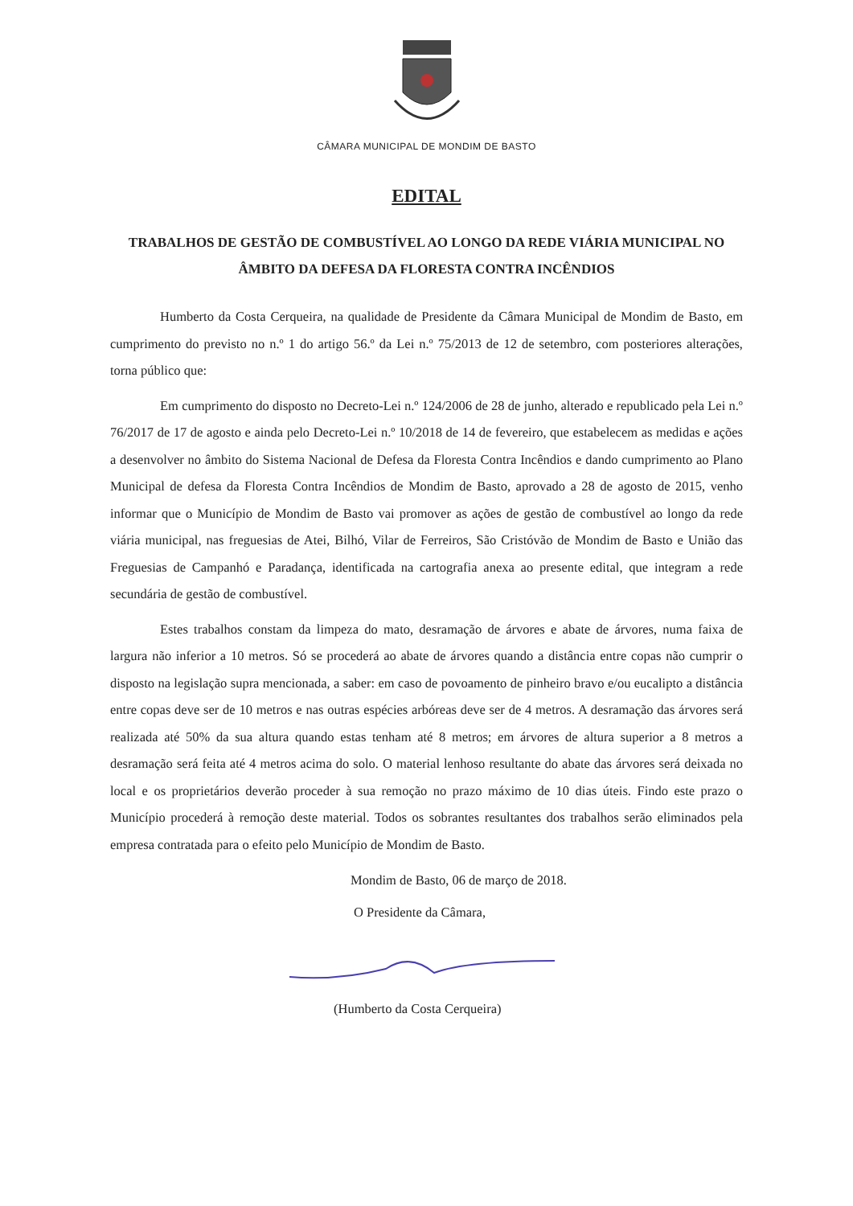CÂMARA MUNICIPAL DE MONDIM DE BASTO
EDITAL
TRABALHOS DE GESTÃO DE COMBUSTÍVEL AO LONGO DA REDE VIÁRIA MUNICIPAL NO ÂMBITO DA DEFESA DA FLORESTA CONTRA INCÊNDIOS
Humberto da Costa Cerqueira, na qualidade de Presidente da Câmara Municipal de Mondim de Basto, em cumprimento do previsto no n.º 1 do artigo 56.º da Lei n.º 75/2013 de 12 de setembro, com posteriores alterações, torna público que:
Em cumprimento do disposto no Decreto-Lei n.º 124/2006 de 28 de junho, alterado e republicado pela Lei n.º 76/2017 de 17 de agosto e ainda pelo Decreto-Lei n.º 10/2018 de 14 de fevereiro, que estabelecem as medidas e ações a desenvolver no âmbito do Sistema Nacional de Defesa da Floresta Contra Incêndios e dando cumprimento ao Plano Municipal de defesa da Floresta Contra Incêndios de Mondim de Basto, aprovado a 28 de agosto de 2015, venho informar que o Município de Mondim de Basto vai promover as ações de gestão de combustível ao longo da rede viária municipal, nas freguesias de Atei, Bilhó, Vilar de Ferreiros, São Cristóvão de Mondim de Basto e União das Freguesias de Campanhó e Paradança, identificada na cartografia anexa ao presente edital, que integram a rede secundária de gestão de combustível.
Estes trabalhos constam da limpeza do mato, desramação de árvores e abate de árvores, numa faixa de largura não inferior a 10 metros. Só se procederá ao abate de árvores quando a distância entre copas não cumprir o disposto na legislação supra mencionada, a saber: em caso de povoamento de pinheiro bravo e/ou eucalipto a distância entre copas deve ser de 10 metros e nas outras espécies arbóreas deve ser de 4 metros. A desramação das árvores será realizada até 50% da sua altura quando estas tenham até 8 metros; em árvores de altura superior a 8 metros a desramação será feita até 4 metros acima do solo. O material lenhoso resultante do abate das árvores será deixada no local e os proprietários deverão proceder à sua remoção no prazo máximo de 10 dias úteis. Findo este prazo o Município procederá à remoção deste material. Todos os sobrantes resultantes dos trabalhos serão eliminados pela empresa contratada para o efeito pelo Município de Mondim de Basto.
Mondim de Basto, 06 de março de 2018.
O Presidente da Câmara,
(Humberto da Costa Cerqueira)